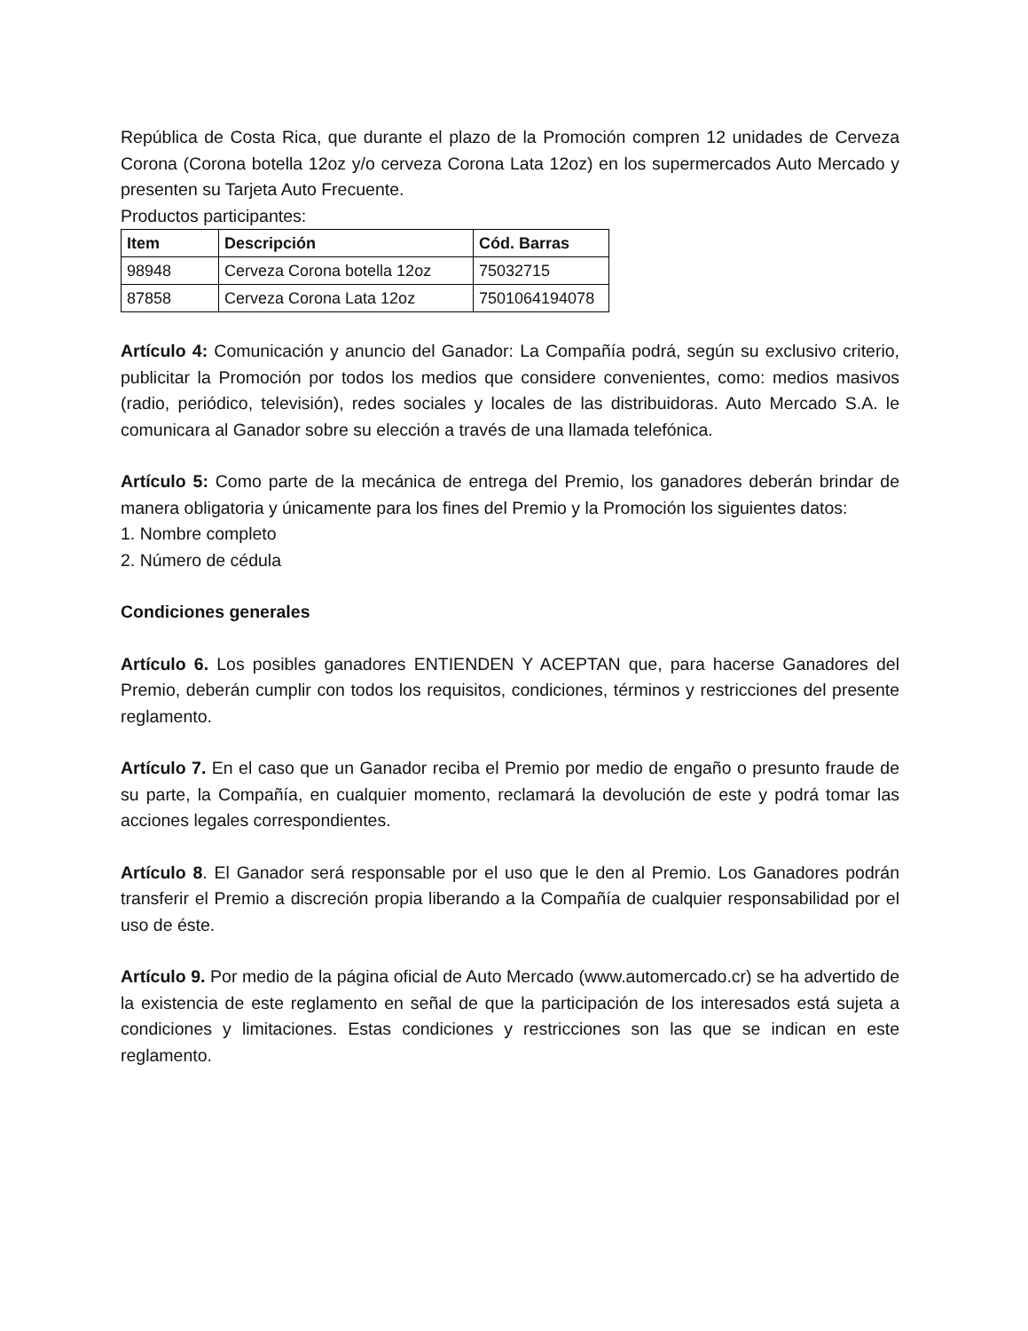República de Costa Rica, que durante el plazo de la Promoción compren 12 unidades de Cerveza Corona (Corona botella 12oz y/o cerveza Corona Lata 12oz) en los supermercados Auto Mercado y presenten su Tarjeta Auto Frecuente.
Productos participantes:
| Item | Descripción | Cód. Barras |
| --- | --- | --- |
| 98948 | Cerveza Corona botella 12oz | 75032715 |
| 87858 | Cerveza Corona Lata 12oz | 7501064194078 |
Artículo 4: Comunicación y anuncio del Ganador: La Compañía podrá, según su exclusivo criterio, publicitar la Promoción por todos los medios que considere convenientes, como: medios masivos (radio, periódico, televisión), redes sociales y locales de las distribuidoras. Auto Mercado S.A. le comunicara al Ganador sobre su elección a través de una llamada telefónica.
Artículo 5: Como parte de la mecánica de entrega del Premio, los ganadores deberán brindar de manera obligatoria y únicamente para los fines del Premio y la Promoción los siguientes datos:
1. Nombre completo
2. Número de cédula
Condiciones generales
Artículo 6. Los posibles ganadores ENTIENDEN Y ACEPTAN que, para hacerse Ganadores del Premio, deberán cumplir con todos los requisitos, condiciones, términos y restricciones del presente reglamento.
Artículo 7. En el caso que un Ganador reciba el Premio por medio de engaño o presunto fraude de su parte, la Compañía, en cualquier momento, reclamará la devolución de este y podrá tomar las acciones legales correspondientes.
Artículo 8. El Ganador será responsable por el uso que le den al Premio. Los Ganadores podrán transferir el Premio a discreción propia liberando a la Compañía de cualquier responsabilidad por el uso de éste.
Artículo 9. Por medio de la página oficial de Auto Mercado (www.automercado.cr) se ha advertido de la existencia de este reglamento en señal de que la participación de los interesados está sujeta a condiciones y limitaciones. Estas condiciones y restricciones son las que se indican en este reglamento.